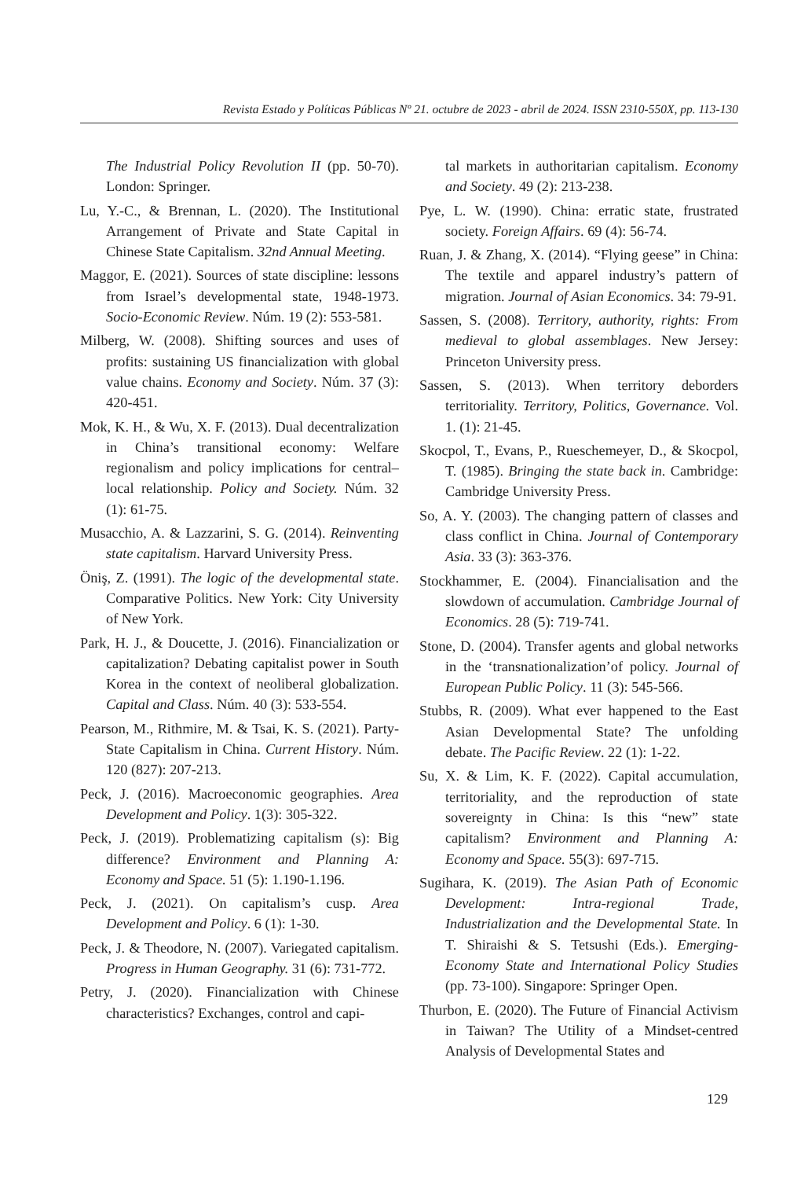Revista Estado y Políticas Públicas Nº 21. octubre de 2023 - abril de 2024. ISSN 2310-550X, pp. 113-130
The Industrial Policy Revolution II (pp. 50-70). London: Springer.
Lu, Y.-C., & Brennan, L. (2020). The Institutional Arrangement of Private and State Capital in Chinese State Capitalism. 32nd Annual Meeting.
Maggor, E. (2021). Sources of state discipline: lessons from Israel’s developmental state, 1948-1973. Socio-Economic Review. Núm. 19 (2): 553-581.
Milberg, W. (2008). Shifting sources and uses of profits: sustaining US financialization with global value chains. Economy and Society. Núm. 37 (3): 420-451.
Mok, K. H., & Wu, X. F. (2013). Dual decentralization in China’s transitional economy: Welfare regionalism and policy implications for central–local relationship. Policy and Society. Núm. 32 (1): 61-75.
Musacchio, A. & Lazzarini, S. G. (2014). Reinventing state capitalism. Harvard University Press.
Öniş, Z. (1991). The logic of the developmental state. Comparative Politics. New York: City University of New York.
Park, H. J., & Doucette, J. (2016). Financialization or capitalization? Debating capitalist power in South Korea in the context of neoliberal globalization. Capital and Class. Núm. 40 (3): 533-554.
Pearson, M., Rithmire, M. & Tsai, K. S. (2021). Party-State Capitalism in China. Current History. Núm. 120 (827): 207-213.
Peck, J. (2016). Macroeconomic geographies. Area Development and Policy. 1(3): 305-322.
Peck, J. (2019). Problematizing capitalism (s): Big difference? Environment and Planning A: Economy and Space. 51 (5): 1.190-1.196.
Peck, J. (2021). On capitalism’s cusp. Area Development and Policy. 6 (1): 1-30.
Peck, J. & Theodore, N. (2007). Variegated capitalism. Progress in Human Geography. 31 (6): 731-772.
Petry, J. (2020). Financialization with Chinese characteristics? Exchanges, control and capi-
tal markets in authoritarian capitalism. Economy and Society. 49 (2): 213-238.
Pye, L. W. (1990). China: erratic state, frustrated society. Foreign Affairs. 69 (4): 56-74.
Ruan, J. & Zhang, X. (2014). “Flying geese” in China: The textile and apparel industry’s pattern of migration. Journal of Asian Economics. 34: 79-91.
Sassen, S. (2008). Territory, authority, rights: From medieval to global assemblages. New Jersey: Princeton University press.
Sassen, S. (2013). When territory deborders territoriality. Territory, Politics, Governance. Vol. 1. (1): 21-45.
Skocpol, T., Evans, P., Rueschemeyer, D., & Skocpol, T. (1985). Bringing the state back in. Cambridge: Cambridge University Press.
So, A. Y. (2003). The changing pattern of classes and class conflict in China. Journal of Contemporary Asia. 33 (3): 363-376.
Stockhammer, E. (2004). Financialisation and the slowdown of accumulation. Cambridge Journal of Economics. 28 (5): 719-741.
Stone, D. (2004). Transfer agents and global networks in the ‘transnationalization’of policy. Journal of European Public Policy. 11 (3): 545-566.
Stubbs, R. (2009). What ever happened to the East Asian Developmental State? The unfolding debate. The Pacific Review. 22 (1): 1-22.
Su, X. & Lim, K. F. (2022). Capital accumulation, territoriality, and the reproduction of state sovereignty in China: Is this “new” state capitalism? Environment and Planning A: Economy and Space. 55(3): 697-715.
Sugihara, K. (2019). The Asian Path of Economic Development: Intra-regional Trade, Industrialization and the Developmental State. In T. Shiraishi & S. Tetsushi (Eds.). Emerging-Economy State and International Policy Studies (pp. 73-100). Singapore: Springer Open.
Thurbon, E. (2020). The Future of Financial Activism in Taiwan? The Utility of a Mindset-centred Analysis of Developmental States and
129